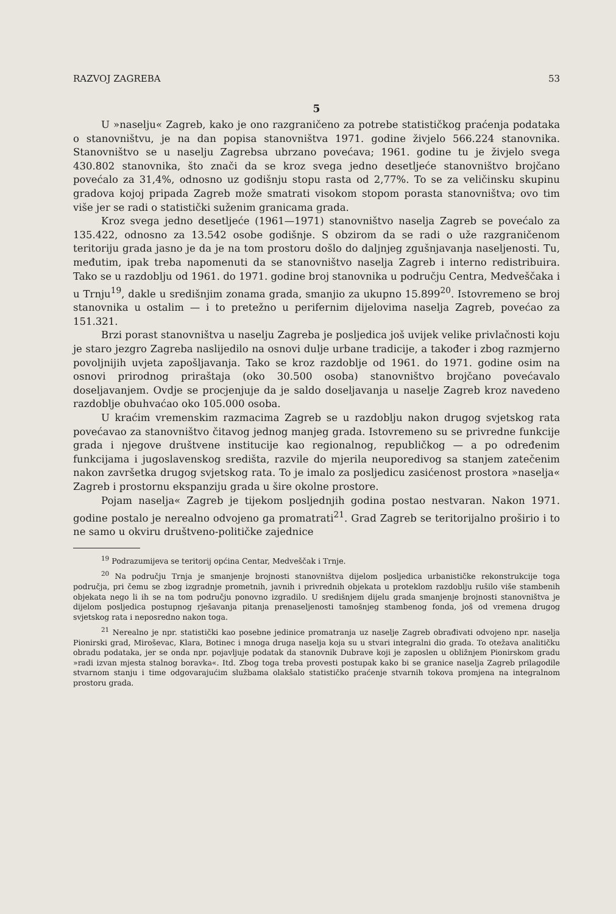RAZVOJ ZAGREBA 53
5
U »naselju« Zagreb, kako je ono razgraničeno za potrebe statističkog praćenja podataka o stanovništvu, je na dan popisa stanovništva 1971. godine živjelo 566.224 stanovnika. Stanovništvo se u naselju Zagrebsa ubrzano povećava; 1961. godine tu je živjelo svega 430.802 stanovnika, što znači da se kroz svega jedno desetljeće stanovništvo brojčano povećalo za 31,4%, odnosno uz godišnju stopu rasta od 2,77%. To se za veličinsku skupinu gradova kojoj pripada Zagreb može smatrati visokom stopom porasta stanovništva; ovo tim više jer se radi o statistički suženim granicama grada.
Kroz svega jedno desetljeće (1961—1971) stanovništvo naselja Zagreb se povećalo za 135.422, odnosno za 13.542 osobe godišnje. S obzirom da se radi o uže razgraničenom teritoriju grada jasno je da je na tom prostoru došlo do daljnjeg zgušnjavanja naseljenosti. Tu, međutim, ipak treba napomenuti da se stanovništvo naselja Zagreb i interno redistribuira. Tako se u razdoblju od 1961. do 1971. godine broj stanovnika u području Centra, Medveščaka i u Trnju<sup>19</sup>, dakle u središnjim zonama grada, smanjio za ukupno 15.899<sup>20</sup>. Istovremeno se broj stanovnika u ostalim — i to pretežno u perifernim dijelovima naselja Zagreb, povećao za 151.321.
Brzi porast stanovništva u naselju Zagreba je posljedica još uvijek velike privlačnosti koju je staro jezgro Zagreba naslijedilo na osnovi dulje urbane tradicije, a također i zbog razmjerno povoljnijih uvjeta zapošljavanja. Tako se kroz razdoblje od 1961. do 1971. godine osim na osnovi prirodnog priraštaja (oko 30.500 osoba) stanovništvo brojčano povećavalo doseljavanjem. Ovdje se procjenjuje da je saldo doseljavanja u naselje Zagreb kroz navedeno razdoblje obuhvaćao oko 105.000 osoba.
U kraćim vremenskim razmacima Zagreb se u razdoblju nakon drugog svjetskog rata povećavao za stanovništvo čitavog jednog manjeg grada. Istovremeno su se privredne funkcije grada i njegove društvene institucije kao regionalnog, republičkog — a po određenim funkcijama i jugoslavenskog središta, razvile do mjerila neuporedivog sa stanjem zatečenim nakon završetka drugog svjetskog rata. To je imalo za posljedicu zasićenost prostora »naselja« Zagreb i prostornu ekspanziju grada u šire okolne prostore.
Pojam naselja« Zagreb je tijekom posljednjih godina postao nestvaran. Nakon 1971. godine postalo je nerealno odvojeno ga promatrati<sup>21</sup>. Grad Zagreb se teritorijalno proširio i to ne samo u okviru društveno-političke zajednice
<sup>19</sup> Podrazumijeva se teritorij općina Centar, Medveščak i Trnje.
<sup>20</sup> Na području Trnja je smanjenje brojnosti stanovništva dijelom posljedica urbanističke rekonstrukcije toga područja, pri čemu se zbog izgradnje prometnih, javnih i privrednih objekata u proteklom razdoblju rušilo više stambenih objekata nego li ih se na tom području ponovno izgradilo. U središnjem dijelu grada smanjenje brojnosti stanovništva je dijelom posljedica postupnog rješavanja pitanja prenaseljenosti tamošnjeg stambenog fonda, još od vremena drugog svjetskog rata i neposredno nakon toga.
<sup>21</sup> Nerealno je npr. statistički kao posebne jedinice promatranja uz naselje Zagreb obrađivati odvojeno npr. naselja Pionirski grad, Miroševac, Klara, Botinec i mnoga druga naselja koja su u stvari integralni dio grada. To otežava analitičku obradu podataka, jer se onda npr. pojavljuje podatak da stanovnik Dubrave koji je zaposlen u obližnjem Pionirskom gradu »radi izvan mjesta stalnog boravka«. Itd. Zbog toga treba provesti postupak kako bi se granice naselja Zagreb prilagodile stvarnom stanju i time odgovarajućim službama olakšalo statističko praćenje stvarnih tokova promjena na integralnom prostoru grada.